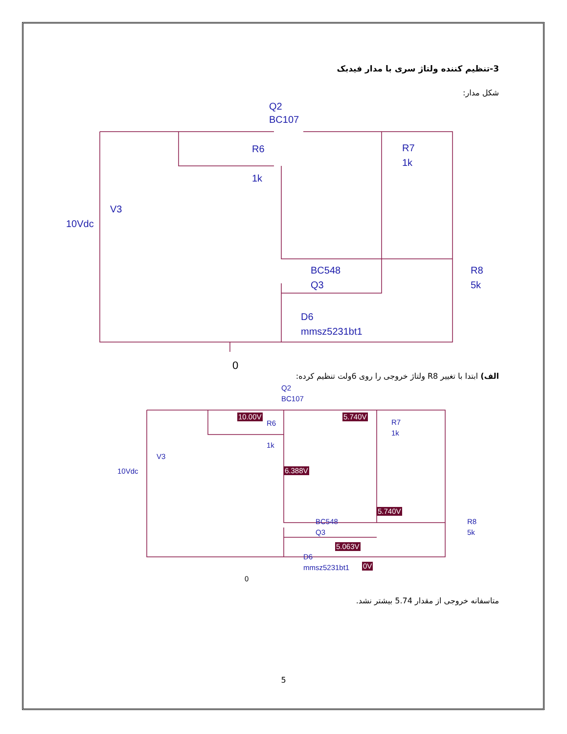3-تنظیم کننده ولتاژ سری با مدار فیدبک
شکل مدار:
Q2
BC107
R6
1k
R7
1k
V3
10Vdc
BC548
Q3
R8
5k
D6
mmsz5231bt1
0
الف) ابتدا با تغییر R8 ولتاژ خروجی را روی 6ولت تنظیم کرده:
Q2
BC107
R6
1k
R7
1k
V3
10Vdc
BC548
Q3
R8
5k
D6
mmsz5231bt1
0
10.00V
5.740V
6.388V
5.740V
5.063V
0V
متاسفانه خروجی از مقدار 5.74 بیشتر نشد.
5